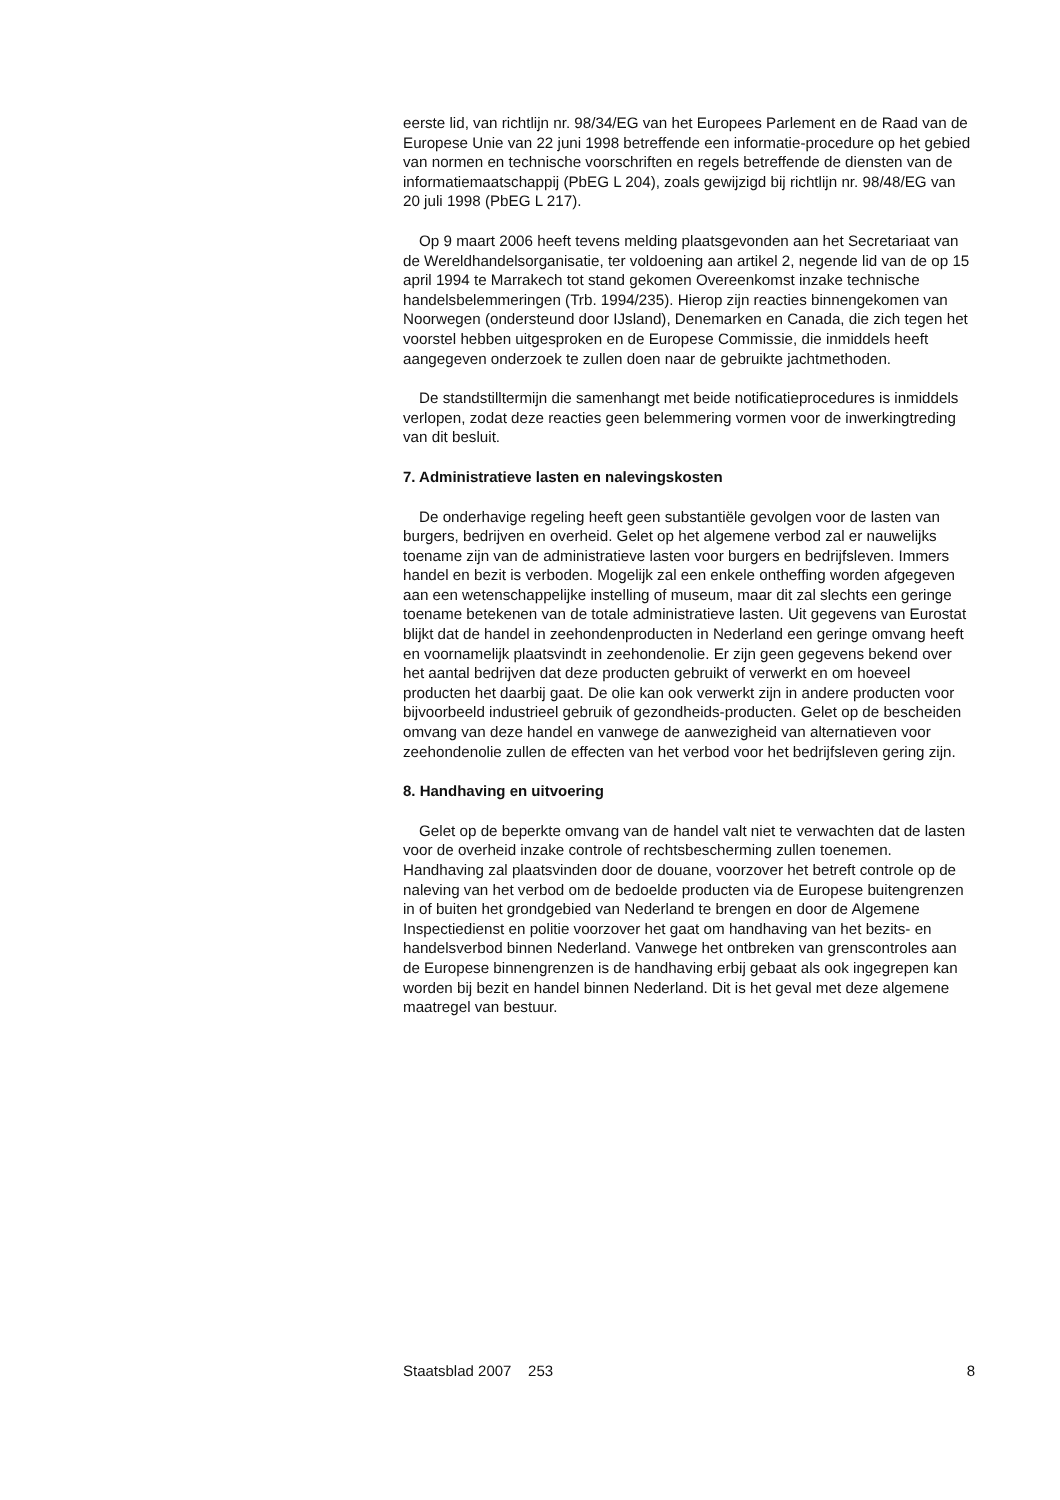eerste lid, van richtlijn nr. 98/34/EG van het Europees Parlement en de Raad van de Europese Unie van 22 juni 1998 betreffende een informatie-procedure op het gebied van normen en technische voorschriften en regels betreffende de diensten van de informatiemaatschappij (PbEG L 204), zoals gewijzigd bij richtlijn nr. 98/48/EG van 20 juli 1998 (PbEG L 217).
Op 9 maart 2006 heeft tevens melding plaatsgevonden aan het Secretariaat van de Wereldhandelsorganisatie, ter voldoening aan artikel 2, negende lid van de op 15 april 1994 te Marrakech tot stand gekomen Overeenkomst inzake technische handelsbelemmeringen (Trb. 1994/235). Hierop zijn reacties binnengekomen van Noorwegen (ondersteund door IJsland), Denemarken en Canada, die zich tegen het voorstel hebben uitgesproken en de Europese Commissie, die inmiddels heeft aangegeven onderzoek te zullen doen naar de gebruikte jachtmethoden.
De standstilltermijn die samenhangt met beide notificatieprocedures is inmiddels verlopen, zodat deze reacties geen belemmering vormen voor de inwerkingtreding van dit besluit.
7. Administratieve lasten en nalevingskosten
De onderhavige regeling heeft geen substantiële gevolgen voor de lasten van burgers, bedrijven en overheid. Gelet op het algemene verbod zal er nauwelijks toename zijn van de administratieve lasten voor burgers en bedrijfsleven. Immers handel en bezit is verboden. Mogelijk zal een enkele ontheffing worden afgegeven aan een wetenschappelijke instelling of museum, maar dit zal slechts een geringe toename betekenen van de totale administratieve lasten. Uit gegevens van Eurostat blijkt dat de handel in zeehondenproducten in Nederland een geringe omvang heeft en voornamelijk plaatsvindt in zeehondenolie. Er zijn geen gegevens bekend over het aantal bedrijven dat deze producten gebruikt of verwerkt en om hoeveel producten het daarbij gaat. De olie kan ook verwerkt zijn in andere producten voor bijvoorbeeld industrieel gebruik of gezondheids-producten. Gelet op de bescheiden omvang van deze handel en vanwege de aanwezigheid van alternatieven voor zeehondenolie zullen de effecten van het verbod voor het bedrijfsleven gering zijn.
8. Handhaving en uitvoering
Gelet op de beperkte omvang van de handel valt niet te verwachten dat de lasten voor de overheid inzake controle of rechtsbescherming zullen toenemen. Handhaving zal plaatsvinden door de douane, voorzover het betreft controle op de naleving van het verbod om de bedoelde producten via de Europese buitengrenzen in of buiten het grondgebied van Nederland te brengen en door de Algemene Inspectiedienst en politie voorzover het gaat om handhaving van het bezits- en handelsverbod binnen Nederland. Vanwege het ontbreken van grenscontroles aan de Europese binnengrenzen is de handhaving erbij gebaat als ook ingegrepen kan worden bij bezit en handel binnen Nederland. Dit is het geval met deze algemene maatregel van bestuur.
Staatsblad 2007 253 8